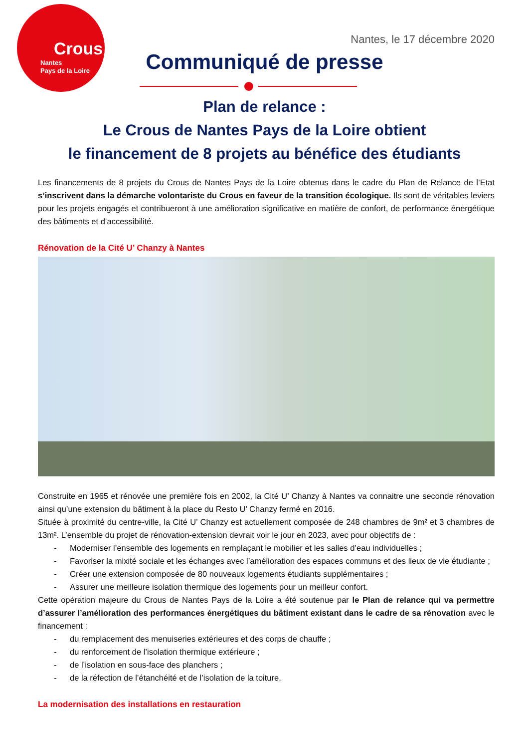Crous
Nantes
Pays de la Loire
Nantes, le 17 décembre 2020
Communiqué de presse
Plan de relance :
Le Crous de Nantes Pays de la Loire obtient
le financement de 8 projets au bénéfice des étudiants
Les financements de 8 projets du Crous de Nantes Pays de la Loire obtenus dans le cadre du Plan de Relance de l’Etat s’inscrivent dans la démarche volontariste du Crous en faveur de la transition écologique. Ils sont de véritables leviers pour les projets engagés et contribueront à une amélioration significative en matière de confort, de performance énergétique des bâtiments et d’accessibilité.
Rénovation de la Cité U’ Chanzy à Nantes
Construite en 1965 et rénovée une première fois en 2002, la Cité U’ Chanzy à Nantes va connaitre une seconde rénovation ainsi qu’une extension du bâtiment à la place du Resto U’ Chanzy fermé en 2016.
Située à proximité du centre-ville, la Cité U’ Chanzy est actuellement composée de 248 chambres de 9m² et 3 chambres de 13m². L’ensemble du projet de rénovation-extension devrait voir le jour en 2023, avec pour objectifs de :
- Moderniser l’ensemble des logements en remplaçant le mobilier et les salles d’eau individuelles ;
- Favoriser la mixité sociale et les échanges avec l’amélioration des espaces communs et des lieux de vie étudiante ;
- Créer une extension composée de 80 nouveaux logements étudiants supplémentaires ;
- Assurer une meilleure isolation thermique des logements pour un meilleur confort.
Cette opération majeure du Crous de Nantes Pays de la Loire a été soutenue par le Plan de relance qui va permettre d’assurer l’amélioration des performances énergétiques du bâtiment existant dans le cadre de sa rénovation avec le financement :
- du remplacement des menuiseries extérieures et des corps de chauffe ;
- du renforcement de l’isolation thermique extérieure ;
- de l’isolation en sous-face des planchers ;
- de la réfection de l’étanchéité et de l’isolation de la toiture.
La modernisation des installations en restauration